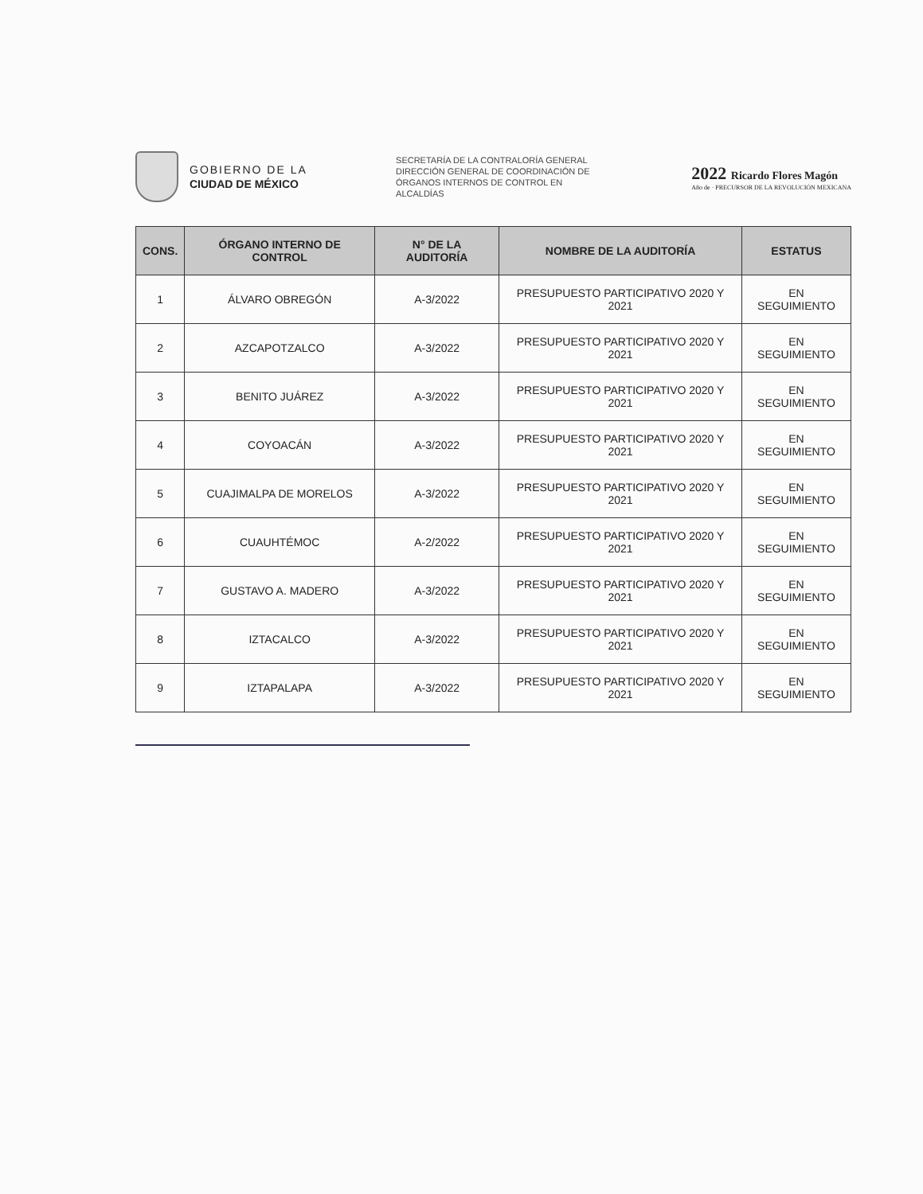GOBIERNO DE LA
CIUDAD DE MÉXICO
SECRETARÍA DE LA CONTRALORÍA GENERAL
DIRECCIÓN GENERAL DE COORDINACIÓN DE ÓRGANOS INTERNOS DE CONTROL EN ALCALDÍAS
2022 Ricardo Flores Magón
Año de · PRECURSOR DE LA REVOLUCIÓN MEXICANA
| CONS. | ÓRGANO INTERNO DE CONTROL | N° DE LA AUDITORÍA | NOMBRE DE LA AUDITORÍA | ESTATUS |
| --- | --- | --- | --- | --- |
| 1 | ÁLVARO OBREGÓN | A-3/2022 | PRESUPUESTO PARTICIPATIVO 2020 Y 2021 | EN SEGUIMIENTO |
| 2 | AZCAPOTZALCO | A-3/2022 | PRESUPUESTO PARTICIPATIVO 2020 Y 2021 | EN SEGUIMIENTO |
| 3 | BENITO JUÁREZ | A-3/2022 | PRESUPUESTO PARTICIPATIVO 2020 Y 2021 | EN SEGUIMIENTO |
| 4 | COYOACÁN | A-3/2022 | PRESUPUESTO PARTICIPATIVO 2020 Y 2021 | EN SEGUIMIENTO |
| 5 | CUAJIMALPA DE MORELOS | A-3/2022 | PRESUPUESTO PARTICIPATIVO 2020 Y 2021 | EN SEGUIMIENTO |
| 6 | CUAUHTÉMOC | A-2/2022 | PRESUPUESTO PARTICIPATIVO 2020 Y 2021 | EN SEGUIMIENTO |
| 7 | GUSTAVO A. MADERO | A-3/2022 | PRESUPUESTO PARTICIPATIVO 2020 Y 2021 | EN SEGUIMIENTO |
| 8 | IZTACALCO | A-3/2022 | PRESUPUESTO PARTICIPATIVO 2020 Y 2021 | EN SEGUIMIENTO |
| 9 | IZTAPALAPA | A-3/2022 | PRESUPUESTO PARTICIPATIVO 2020 Y 2021 | EN SEGUIMIENTO |